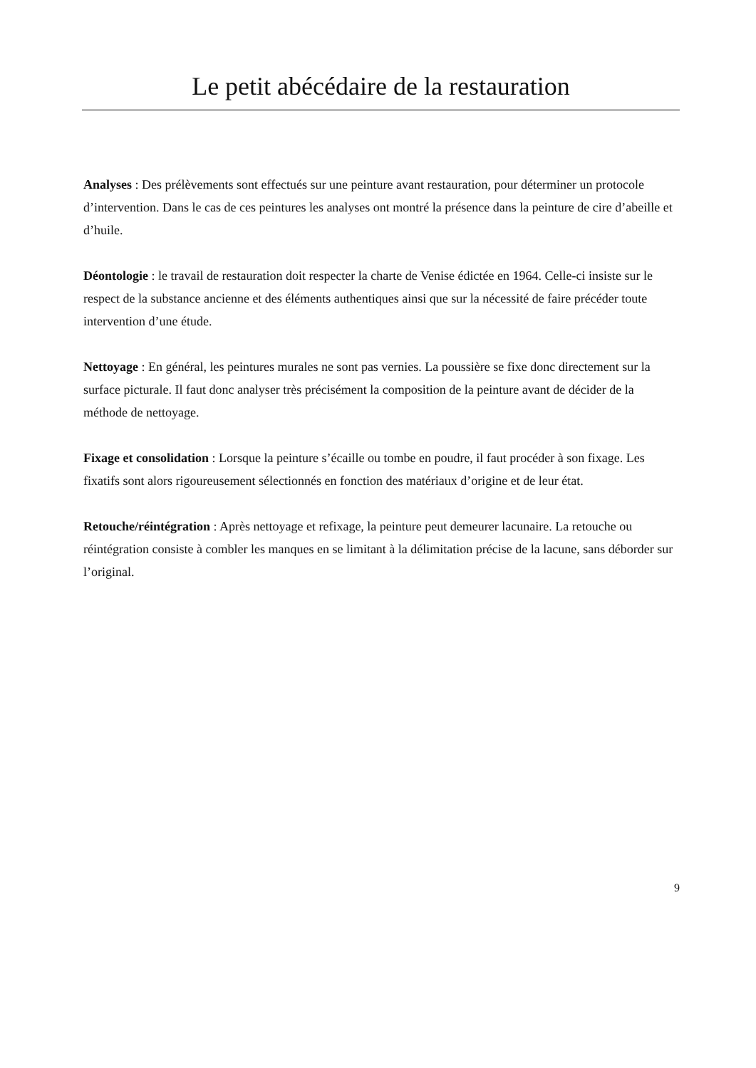Le petit abécédaire de la restauration
Analyses : Des prélèvements sont effectués sur une peinture avant restauration, pour déterminer un protocole d’intervention. Dans le cas de ces peintures les analyses ont montré la présence dans la peinture de cire d’abeille et d’huile.
Déontologie : le travail de restauration doit respecter la charte de Venise édictée en 1964. Celle-ci insiste sur le respect de la substance ancienne et des éléments authentiques ainsi que sur la nécessité de faire précéder toute intervention d’une étude.
Nettoyage : En général, les peintures murales ne sont pas vernies. La poussière se fixe donc directement sur la surface picturale. Il faut donc analyser très précisément la composition de la peinture avant de décider de la méthode de nettoyage.
Fixage et consolidation : Lorsque la peinture s’écaille ou tombe en poudre, il faut procéder à son fixage. Les fixatifs sont alors rigoureusement sélectionnés en fonction des matériaux d’origine et de leur état.
Retouche/réintégration : Après nettoyage et refixage, la peinture peut demeurer lacunaire. La retouche ou réintégration consiste à combler les manques en se limitant à la délimitation précise de la lacune, sans déborder sur l’original.
9